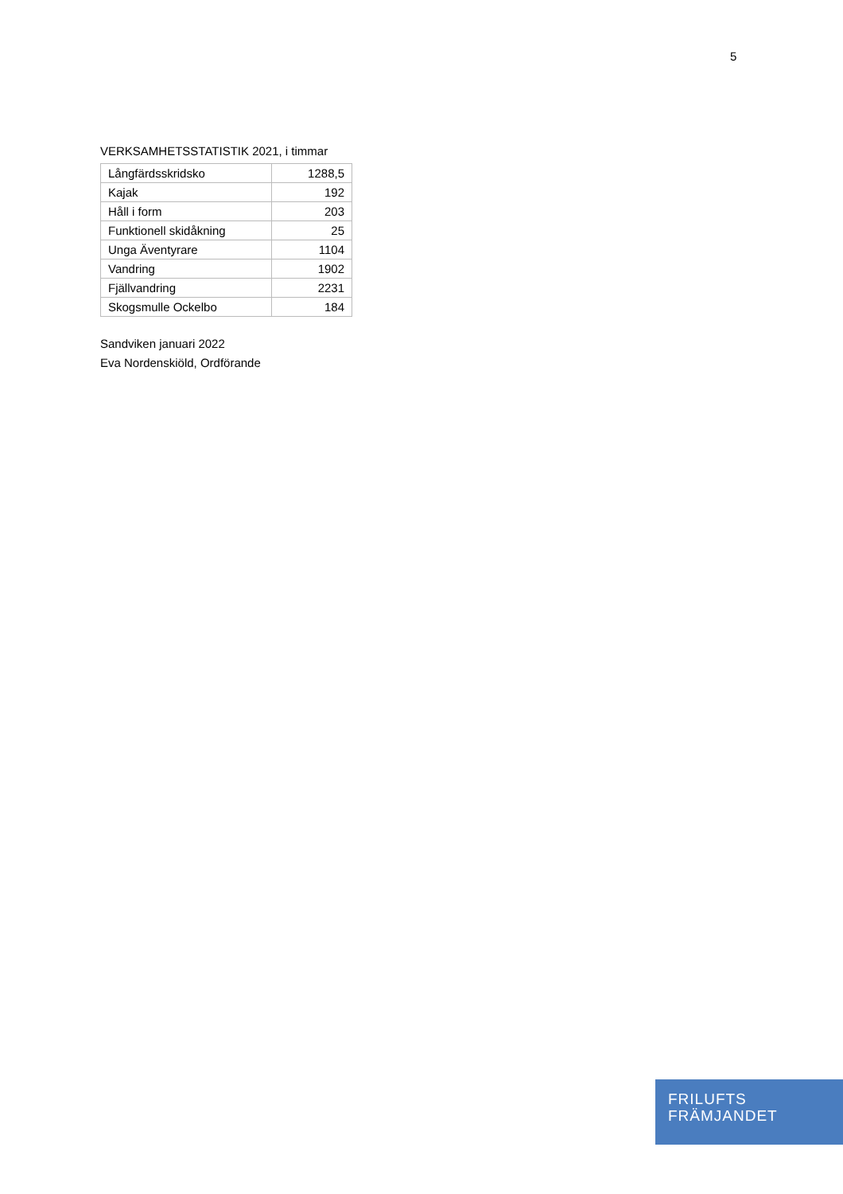5
VERKSAMHETSSTATISTIK 2021, i timmar
| Långfärdsskridsko | 1288,5 |
| Kajak | 192 |
| Håll i form | 203 |
| Funktionell skidåkning | 25 |
| Unga Äventyrare | 1104 |
| Vandring | 1902 |
| Fjällvandring | 2231 |
| Skogsmulle Ockelbo | 184 |
Sandviken januari 2022
Eva Nordenskiöld, Ordförande
FRILUFTS
FRÄMJANDET